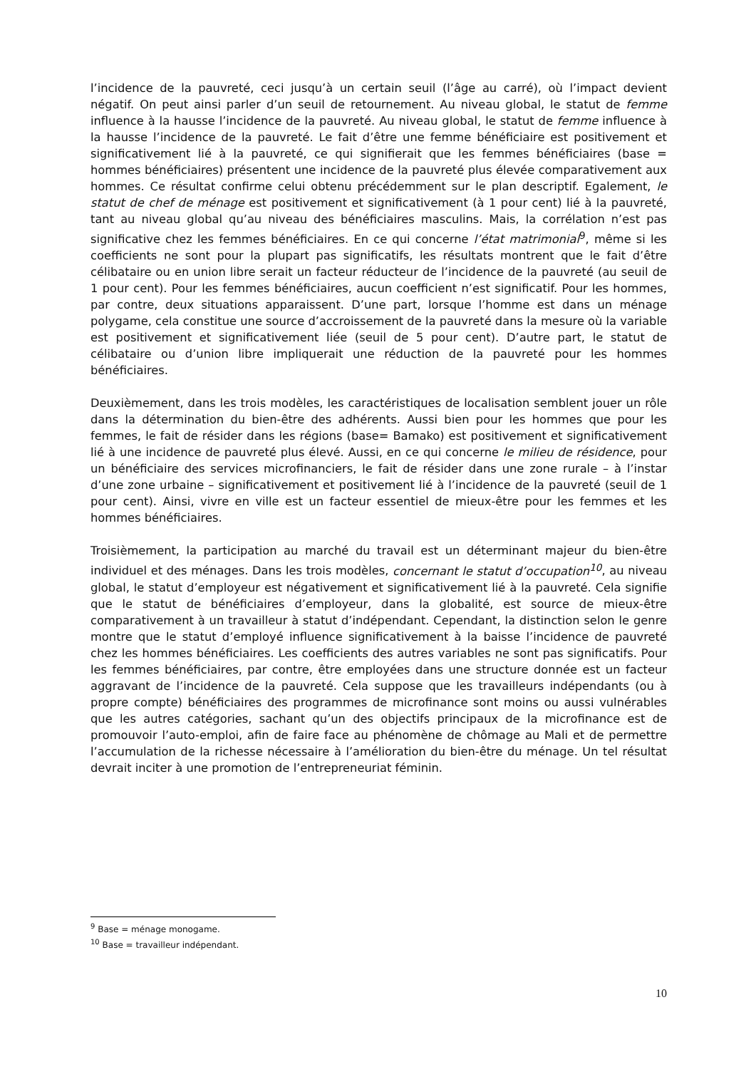l’incidence de la pauvreté, ceci jusqu’à un certain seuil (l’âge au carré), où l’impact devient négatif. On peut ainsi parler d’un seuil de retournement. Au niveau global, le statut de femme influence à la hausse l’incidence de la pauvreté. Au niveau global, le statut de femme influence à la hausse l’incidence de la pauvreté. Le fait d’être une femme bénéficiaire est positivement et significativement lié à la pauvreté, ce qui signifierait que les femmes bénéficiaires (base = hommes bénéficiaires) présentent une incidence de la pauvreté plus élevée comparativement aux hommes. Ce résultat confirme celui obtenu précédemment sur le plan descriptif. Egalement, le statut de chef de ménage est positivement et significativement (à 1 pour cent) lié à la pauvreté, tant au niveau global qu’au niveau des bénéficiaires masculins. Mais, la corrélation n’est pas significative chez les femmes bénéficiaires. En ce qui concerne l’état matrimonial<sup>9</sup>, même si les coefficients ne sont pour la plupart pas significatifs, les résultats montrent que le fait d’être célibataire ou en union libre serait un facteur réducteur de l’incidence de la pauvreté (au seuil de 1 pour cent). Pour les femmes bénéficiaires, aucun coefficient n’est significatif. Pour les hommes, par contre, deux situations apparaissent. D’une part, lorsque l’homme est dans un ménage polygame, cela constitue une source d’accroissement de la pauvreté dans la mesure où la variable est positivement et significativement liée (seuil de 5 pour cent). D’autre part, le statut de célibataire ou d’union libre impliquerait une réduction de la pauvreté pour les hommes bénéficiaires.
Deuxièmement, dans les trois modèles, les caractéristiques de localisation semblent jouer un rôle dans la détermination du bien-être des adhérents. Aussi bien pour les hommes que pour les femmes, le fait de résider dans les régions (base= Bamako) est positivement et significativement lié à une incidence de pauvreté plus élevé. Aussi, en ce qui concerne le milieu de résidence, pour un bénéficiaire des services microfinanciers, le fait de résider dans une zone rurale – à l’instar d’une zone urbaine – significativement et positivement lié à l’incidence de la pauvreté (seuil de 1 pour cent). Ainsi, vivre en ville est un facteur essentiel de mieux-être pour les femmes et les hommes bénéficiaires.
Troisièmement, la participation au marché du travail est un déterminant majeur du bien-être individuel et des ménages. Dans les trois modèles, concernant le statut d’occupation<sup>10</sup>, au niveau global, le statut d’employeur est négativement et significativement lié à la pauvreté. Cela signifie que le statut de bénéficiaires d’employeur, dans la globalité, est source de mieux-être comparativement à un travailleur à statut d’indépendant. Cependant, la distinction selon le genre montre que le statut d’employé influence significativement à la baisse l’incidence de pauvreté chez les hommes bénéficiaires. Les coefficients des autres variables ne sont pas significatifs. Pour les femmes bénéficiaires, par contre, être employées dans une structure donnée est un facteur aggravant de l’incidence de la pauvreté. Cela suppose que les travailleurs indépendants (ou à propre compte) bénéficiaires des programmes de microfinance sont moins ou aussi vulnérables que les autres catégories, sachant qu’un des objectifs principaux de la microfinance est de promouvoir l’auto-emploi, afin de faire face au phénomène de chômage au Mali et de permettre l’accumulation de la richesse nécessaire à l’amélioration du bien-être du ménage. Un tel résultat devrait inciter à une promotion de l’entrepreneuriat féminin.
<sup>9</sup> Base = ménage monogame.
<sup>10</sup> Base = travailleur indépendant.
10